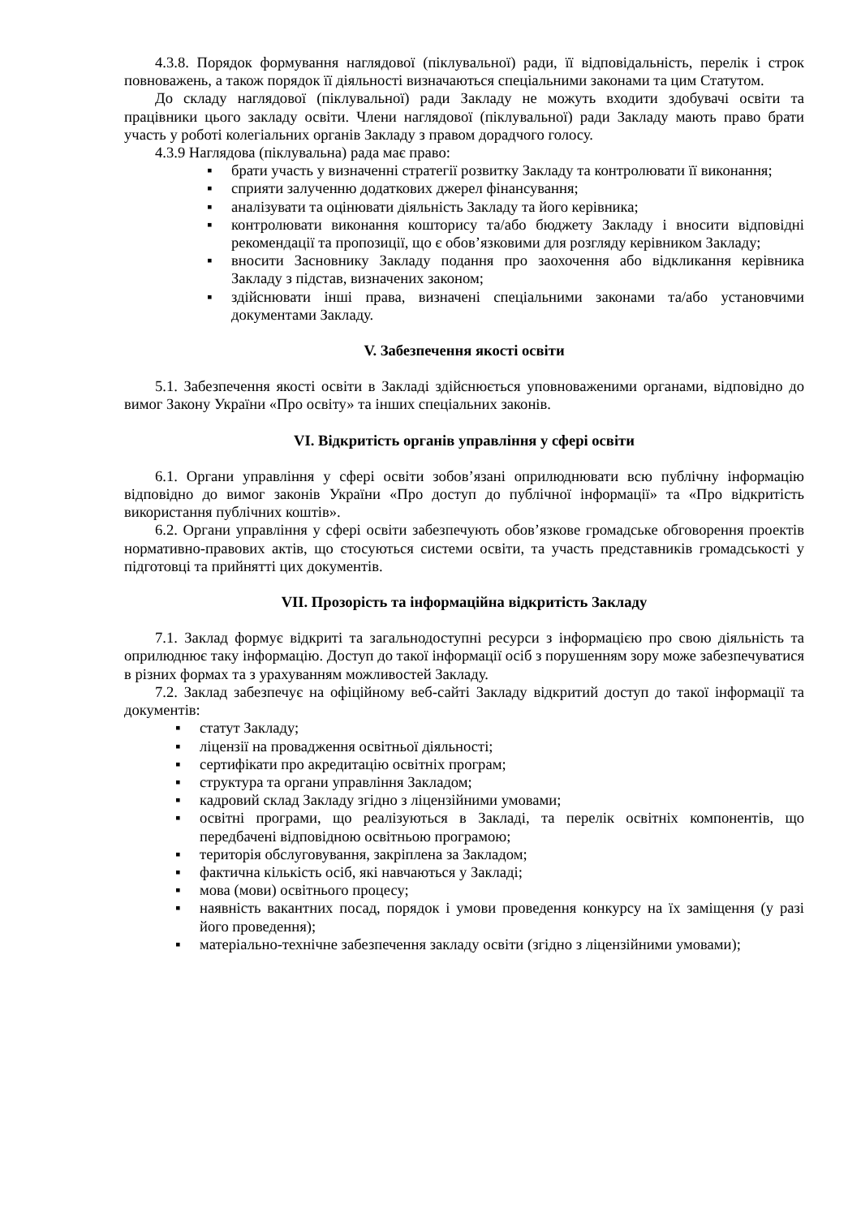4.3.8. Порядок формування наглядової (піклувальної) ради, її відповідальність, перелік і строк повноважень, а також порядок її діяльності визначаються спеціальними законами та цим Статутом.
До складу наглядової (піклувальної) ради Закладу не можуть входити здобувачі освіти та працівники цього закладу освіти. Члени наглядової (піклувальної) ради Закладу мають право брати участь у роботі колегіальних органів Закладу з правом дорадчого голосу.
4.3.9 Наглядова (піклувальна) рада має право:
▪ брати участь у визначенні стратегії розвитку Закладу та контролювати її виконання;
▪ сприяти залученню додаткових джерел фінансування;
▪ аналізувати та оцінювати діяльність Закладу та його керівника;
▪ контролювати виконання кошторису та/або бюджету Закладу і вносити відповідні рекомендації та пропозиції, що є обов’язковими для розгляду керівником Закладу;
▪ вносити Засновнику Закладу подання про заохочення або відкликання керівника Закладу з підстав, визначених законом;
▪ здійснювати інші права, визначені спеціальними законами та/або установчими документами Закладу.
V. Забезпечення якості освіти
5.1. Забезпечення якості освіти в Закладі здійснюється уповноваженими органами, відповідно до вимог Закону України «Про освіту» та інших спеціальних законів.
VI. Відкритість органів управління у сфері освіти
6.1. Органи управління у сфері освіти зобов’язані оприлюднювати всю публічну інформацію відповідно до вимог законів України «Про доступ до публічної інформації» та «Про відкритість використання публічних коштів».
6.2. Органи управління у сфері освіти забезпечують обов’язкове громадське обговорення проектів нормативно-правових актів, що стосуються системи освіти, та участь представників громадськості у підготовці та прийнятті цих документів.
VII. Прозорість та інформаційна відкритість Закладу
7.1. Заклад формує відкриті та загальнодоступні ресурси з інформацією про свою діяльність та оприлюднює таку інформацію. Доступ до такої інформації осіб з порушенням зору може забезпечуватися в різних формах та з урахуванням можливостей Закладу.
7.2. Заклад забезпечує на офіційному веб-сайті Закладу відкритий доступ до такої інформації та документів:
▪ статут Закладу;
▪ ліцензії на провадження освітньої діяльності;
▪ сертифікати про акредитацію освітніх програм;
▪ структура та органи управління Закладом;
▪ кадровий склад Закладу згідно з ліцензійними умовами;
▪ освітні програми, що реалізуються в Закладі, та перелік освітніх компонентів, що передбачені відповідною освітньою програмою;
▪ територія обслуговування, закріплена за Закладом;
▪ фактична кількість осіб, які навчаються у Закладі;
▪ мова (мови) освітнього процесу;
▪ наявність вакантних посад, порядок і умови проведення конкурсу на їх заміщення (у разі його проведення);
▪ матеріально-технічне забезпечення закладу освіти (згідно з ліцензійними умовами);